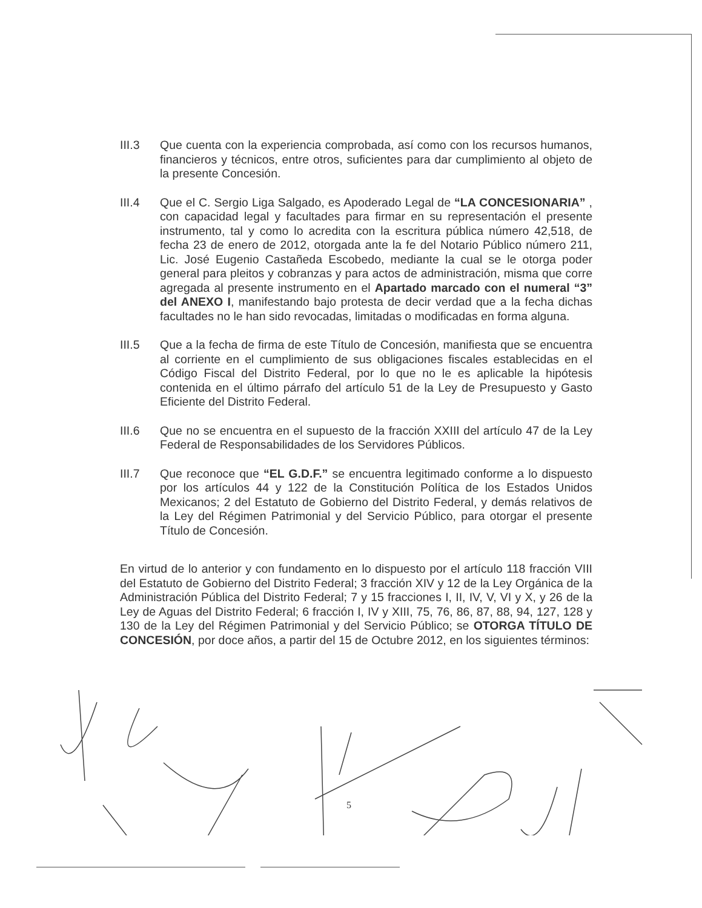III.3 Que cuenta con la experiencia comprobada, así como con los recursos humanos, financieros y técnicos, entre otros, suficientes para dar cumplimiento al objeto de la presente Concesión.
III.4 Que el C. Sergio Liga Salgado, es Apoderado Legal de “LA CONCESIONARIA” , con capacidad legal y facultades para firmar en su representación el presente instrumento, tal y como lo acredita con la escritura pública número 42,518, de fecha 23 de enero de 2012, otorgada ante la fe del Notario Público número 211, Lic. José Eugenio Castañeda Escobedo, mediante la cual se le otorga poder general para pleitos y cobranzas y para actos de administración, misma que corre agregada al presente instrumento en el Apartado marcado con el numeral “3” del ANEXO I, manifestando bajo protesta de decir verdad que a la fecha dichas facultades no le han sido revocadas, limitadas o modificadas en forma alguna.
III.5 Que a la fecha de firma de este Título de Concesión, manifiesta que se encuentra al corriente en el cumplimiento de sus obligaciones fiscales establecidas en el Código Fiscal del Distrito Federal, por lo que no le es aplicable la hipótesis contenida en el último párrafo del artículo 51 de la Ley de Presupuesto y Gasto Eficiente del Distrito Federal.
III.6 Que no se encuentra en el supuesto de la fracción XXIII del artículo 47 de la Ley Federal de Responsabilidades de los Servidores Públicos.
III.7 Que reconoce que “EL G.D.F.” se encuentra legitimado conforme a lo dispuesto por los artículos 44 y 122 de la Constitución Política de los Estados Unidos Mexicanos; 2 del Estatuto de Gobierno del Distrito Federal, y demás relativos de la Ley del Régimen Patrimonial y del Servicio Público, para otorgar el presente Título de Concesión.
En virtud de lo anterior y con fundamento en lo dispuesto por el artículo 118 fracción VIII del Estatuto de Gobierno del Distrito Federal; 3 fracción XIV y 12 de la Ley Orgánica de la Administración Pública del Distrito Federal; 7 y 15 fracciones I, II, IV, V, VI y X, y 26 de la Ley de Aguas del Distrito Federal; 6 fracción I, IV y XIII, 75, 76, 86, 87, 88, 94, 127, 128 y 130 de la Ley del Régimen Patrimonial y del Servicio Público; se OTORGA TÍTULO DE CONCESIÓN, por doce años, a partir del 15 de Octubre 2012, en los siguientes términos:
5